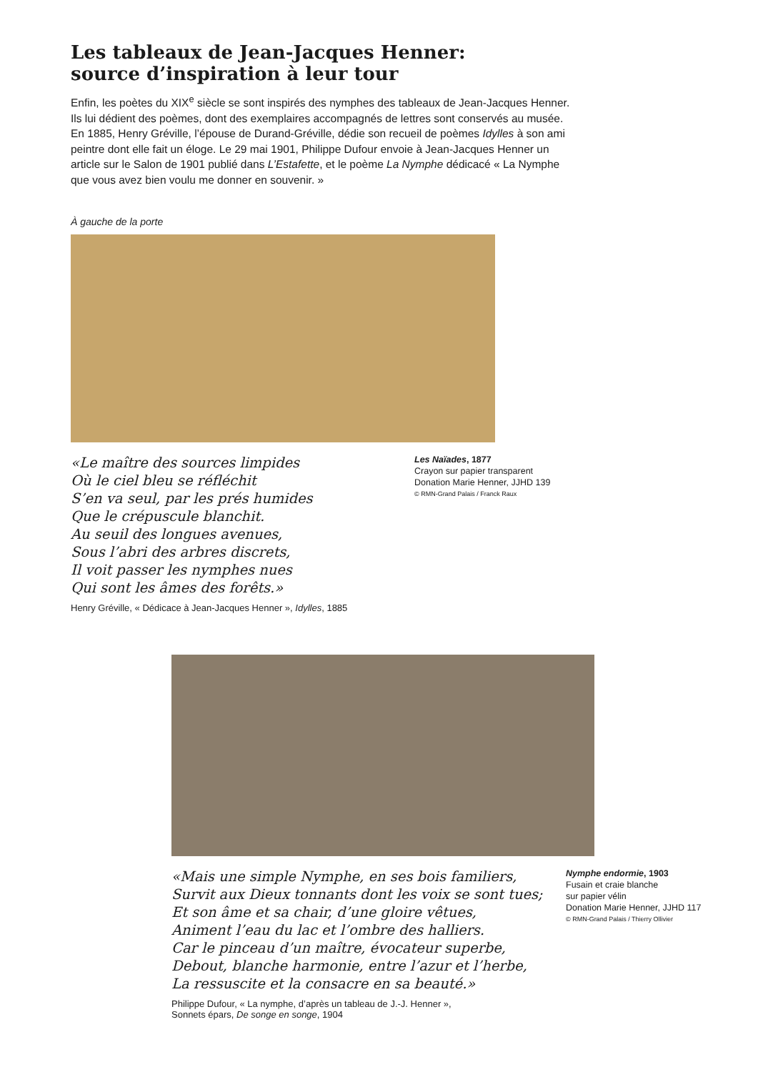Les tableaux de Jean-Jacques Henner:
source d’inspiration à leur tour
Enfin, les poètes du XIX<sup>e</sup> siècle se sont inspirés des nymphes des tableaux de Jean-Jacques Henner. Ils lui dédient des poèmes, dont des exemplaires accompagnés de lettres sont conservés au musée. En 1885, Henry Gréville, l’épouse de Durand-Gréville, dédie son recueil de poèmes Idylles à son ami peintre dont elle fait un éloge. Le 29 mai 1901, Philippe Dufour envoie à Jean-Jacques Henner un article sur le Salon de 1901 publié dans L’Estafette, et le poème La Nymphe dédicacé « La Nymphe que vous avez bien voulu me donner en souvenir. »
À gauche de la porte
«Le maître des sources limpides
Où le ciel bleu se réfléchit
S’en va seul, par les prés humides
Que le crépuscule blanchit.
Au seuil des longues avenues,
Sous l’abri des arbres discrets,
Il voit passer les nymphes nues
Qui sont les âmes des forêts.»
Henry Gréville, « Dédicace à Jean-Jacques Henner », Idylles, 1885
Les Naïades, 1877
Crayon sur papier transparent
Donation Marie Henner, JJHD 139
© RMN-Grand Palais / Franck Raux
«Mais une simple Nymphe, en ses bois familiers,
Survit aux Dieux tonnants dont les voix se sont tues;
Et son âme et sa chair, d’une gloire vêtues,
Animent l’eau du lac et l’ombre des halliers.
Car le pinceau d’un maître, évocateur superbe,
Debout, blanche harmonie, entre l’azur et l’herbe,
La ressuscite et la consacre en sa beauté.»
Philippe Dufour, « La nymphe, d’après un tableau de J.-J. Henner »,
Sonnets épars, De songe en songe, 1904
Nymphe endormie, 1903
Fusain et craie blanche
sur papier vélin
Donation Marie Henner, JJHD 117
© RMN-Grand Palais / Thierry Ollivier